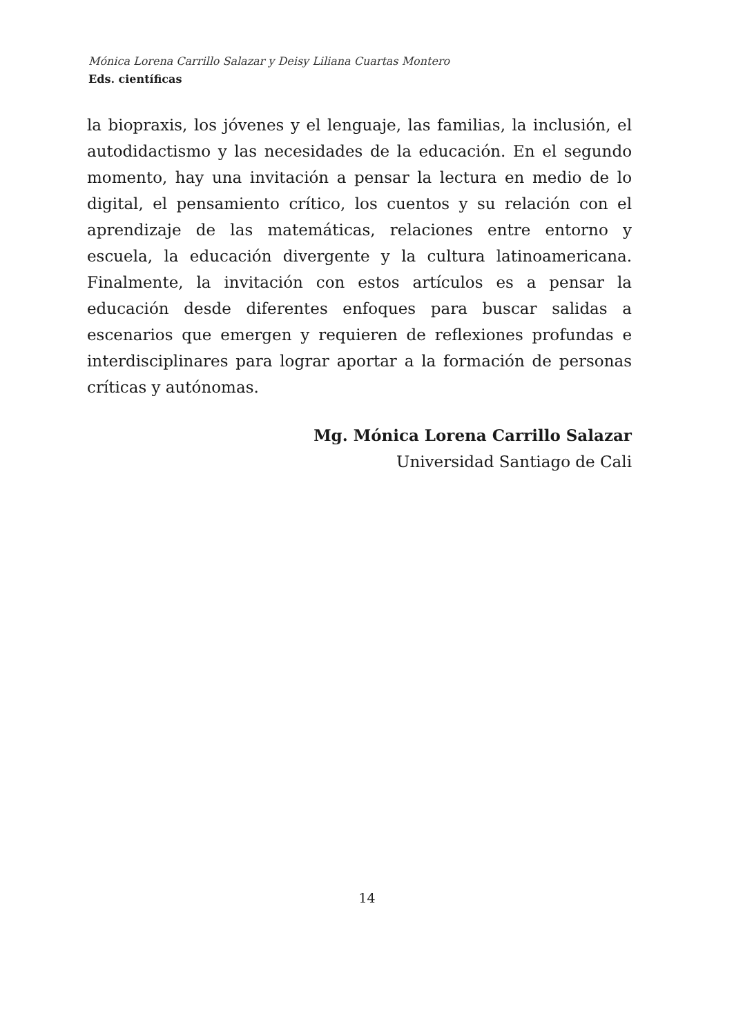Mónica Lorena Carrillo Salazar y Deisy Liliana Cuartas Montero
Eds. científicas
la biopraxis, los jóvenes y el lenguaje, las familias, la inclusión, el autodidactismo y las necesidades de la educación. En el segundo momento, hay una invitación a pensar la lectura en medio de lo digital, el pensamiento crítico, los cuentos y su relación con el aprendizaje de las matemáticas, relaciones entre entorno y escuela, la educación divergente y la cultura latinoamericana. Finalmente, la invitación con estos artículos es a pensar la educación desde diferentes enfoques para buscar salidas a escenarios que emergen y requieren de reflexiones profundas e interdisciplinares para lograr aportar a la formación de personas críticas y autónomas.
Mg. Mónica Lorena Carrillo Salazar
Universidad Santiago de Cali
14